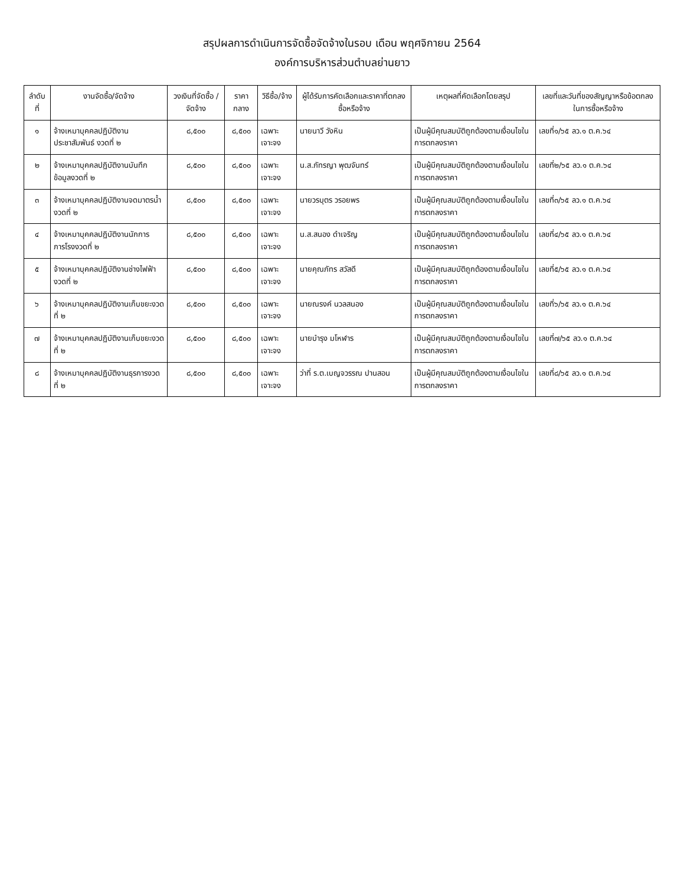สรุปผลการดำเนินการจัดซื้อจัดจ้างในรอบ เดือน พฤศจิกายน 2564
องค์การบริหารส่วนตำบลย่านยาว
| ลำดับที่ | งานจัดซื้อ/จัดจ้าง | วงเงินที่จัดซื้อ /จัดจ้าง | ราคากลาง | วิธีซื้อ/จ้าง | ผู้ได้รับการคัดเลือกและราคาที่ตกลงซื้อหรือจ้าง | เหตุผลที่คัดเลือกโดยสรุป | เลขที่และวันที่ของสัญญาหรือข้อตกลงในการซื้อหรือจ้าง |
| --- | --- | --- | --- | --- | --- | --- | --- |
| ๑ | จ้างเหมาบุคคลปฏิบัติงานประชาสัมพันธ์ งวดที่ ๒ | ๘,๕๐๐ | ๘,๕๐๐ | เฉพาะเจาะจง | นายนาวี วังหิน | เป็นผู้มีคุณสมบัติถูกต้องตามเงื่อนไขในการตกลงราคา | เลขที่๑/๖๕ ลว.๑ ต.ค.๖๔ |
| ๒ | จ้างเหมาบุคคลปฏิบัติงานบันทึกข้อมูลงวดที่ ๒ | ๘,๕๐๐ | ๘,๕๐๐ | เฉพาะเจาะจง | น.ส.ภัทรญา พุฒจันทร์ | เป็นผู้มีคุณสมบัติถูกต้องตามเงื่อนไขในการตกลงราคา | เลขที่๒/๖๕ ลว.๑ ต.ค.๖๔ |
| ๓ | จ้างเหมาบุคคลปฏิบัติงานจดมาตรน้ำงวดที่ ๒ | ๘,๕๐๐ | ๘,๕๐๐ | เฉพาะเจาะจง | นายวรบุตร วรอยพร | เป็นผู้มีคุณสมบัติถูกต้องตามเงื่อนไขในการตกลงราคา | เลขที่๓/๖๕ ลว.๑ ต.ค.๖๔ |
| ๔ | จ้างเหมาบุคคลปฏิบัติงานนักการภารโรงงวดที่ ๒ | ๘,๕๐๐ | ๘,๕๐๐ | เฉพาะเจาะจง | น.ส.สนอง ดำเจริญ | เป็นผู้มีคุณสมบัติถูกต้องตามเงื่อนไขในการตกลงราคา | เลขที่๔/๖๕ ลว.๑ ต.ค.๖๔ |
| ๕ | จ้างเหมาบุคคลปฏิบัติงานช่างไฟฟ้างวดที่ ๒ | ๘,๕๐๐ | ๘,๕๐๐ | เฉพาะเจาะจง | นายคุณภัทร สวัสดี | เป็นผู้มีคุณสมบัติถูกต้องตามเงื่อนไขในการตกลงราคา | เลขที่๕/๖๕ ลว.๑ ต.ค.๖๔ |
| ๖ | จ้างเหมาบุคคลปฏิบัติงานเก็บขยะงวดที่ ๒ | ๘,๕๐๐ | ๘,๕๐๐ | เฉพาะเจาะจง | นายณรงค์ นวลสนอง | เป็นผู้มีคุณสมบัติถูกต้องตามเงื่อนไขในการตกลงราคา | เลขที่๖/๖๕ ลว.๑ ต.ค.๖๔ |
| ๗ | จ้างเหมาบุคคลปฏิบัติงานเก็บขยะงวดที่ ๒ | ๘,๕๐๐ | ๘,๕๐๐ | เฉพาะเจาะจง | นายบำรุง มโหฬาร | เป็นผู้มีคุณสมบัติถูกต้องตามเงื่อนไขในการตกลงราคา | เลขที่๗/๖๕ ลว.๑ ต.ค.๖๔ |
| ๘ | จ้างเหมาบุคคลปฏิบัติงานธุรการงวดที่ ๒ | ๘,๕๐๐ | ๘,๕๐๐ | เฉพาะเจาะจง | ว่าที่ ร.ต.เบญจวรรณ ปานสอน | เป็นผู้มีคุณสมบัติถูกต้องตามเงื่อนไขในการตกลงราคา | เลขที่๘/๖๕ ลว.๑ ต.ค.๖๔ |